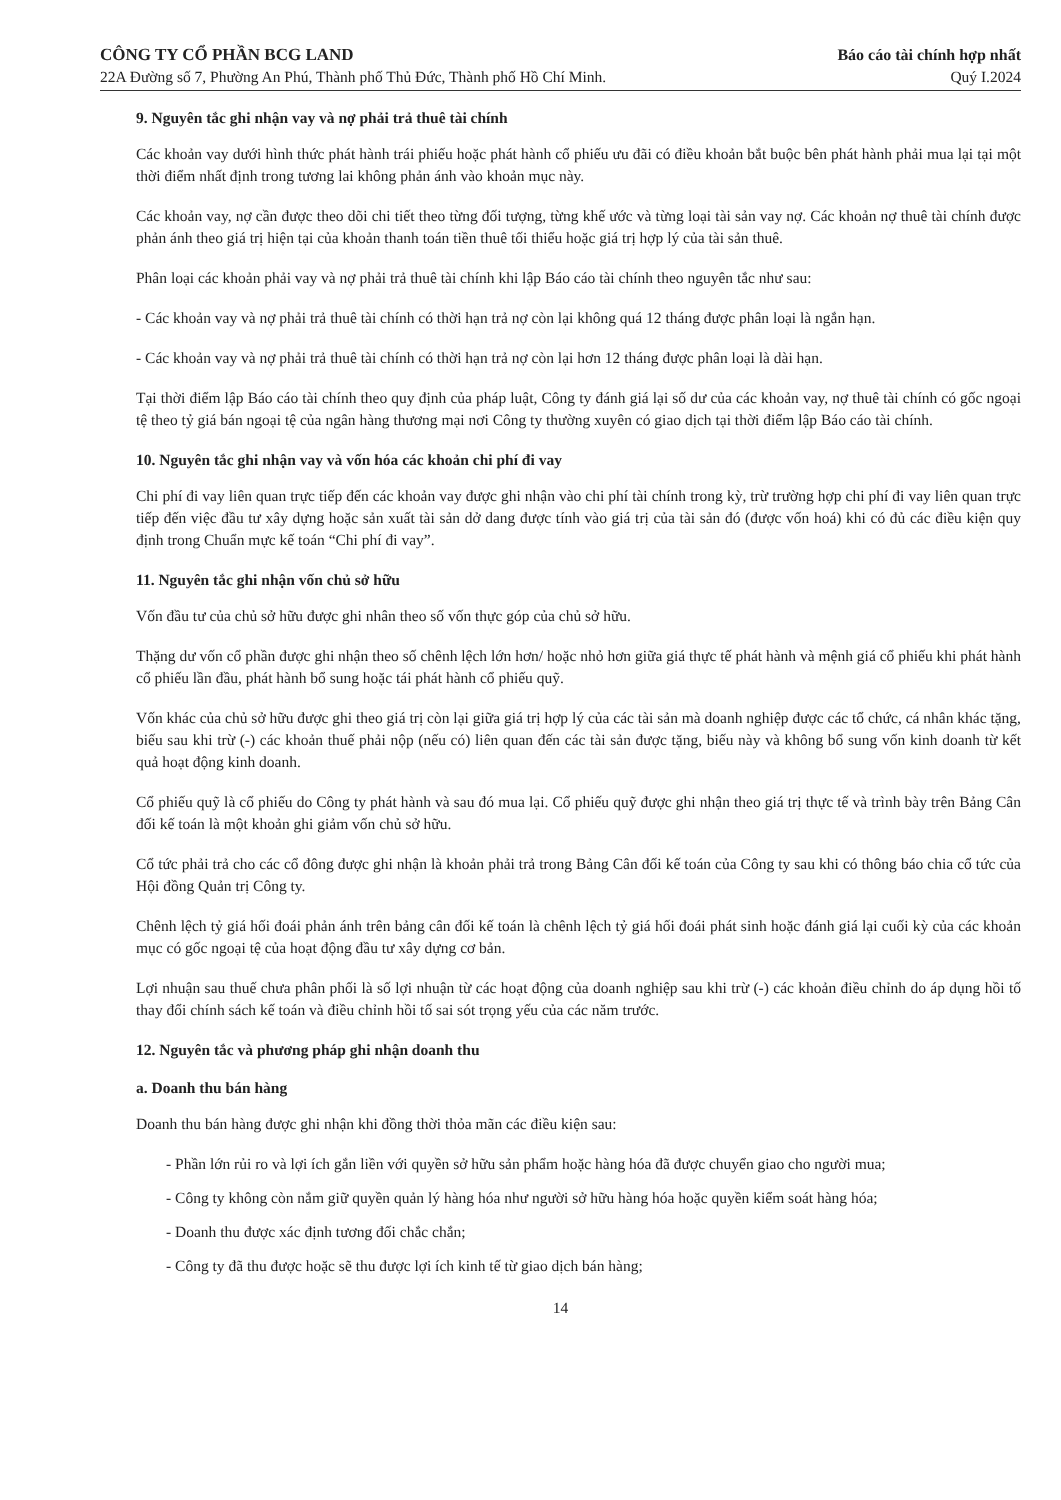CÔNG TY CỔ PHẦN BCG LAND
22A Đường số 7, Phường An Phú, Thành phố Thủ Đức, Thành phố Hồ Chí Minh.
Báo cáo tài chính hợp nhất
Quý I.2024
9. Nguyên tắc ghi nhận vay và nợ phải trả thuê tài chính
Các khoản vay dưới hình thức phát hành trái phiếu hoặc phát hành cổ phiếu ưu đãi có điều khoản bắt buộc bên phát hành phải mua lại tại một thời điểm nhất định trong tương lai không phản ánh vào khoản mục này.
Các khoản vay, nợ cần được theo dõi chi tiết theo từng đối tượng, từng khế ước và từng loại tài sản vay nợ. Các khoản nợ thuê tài chính được phản ánh theo giá trị hiện tại của khoản thanh toán tiền thuê tối thiểu hoặc giá trị hợp lý của tài sản thuê.
Phân loại các khoản phải vay và nợ phải trả thuê tài chính khi lập Báo cáo tài chính theo nguyên tắc như sau:
- Các khoản vay và nợ phải trả thuê tài chính có thời hạn trả nợ còn lại không quá 12 tháng được phân loại là ngắn hạn.
- Các khoản vay và nợ phải trả thuê tài chính có thời hạn trả nợ còn lại hơn 12 tháng được phân loại là dài hạn.
Tại thời điểm lập Báo cáo tài chính theo quy định của pháp luật, Công ty đánh giá lại số dư của các khoản vay, nợ thuê tài chính có gốc ngoại tệ theo tỷ giá bán ngoại tệ của ngân hàng thương mại nơi Công ty thường xuyên có giao dịch tại thời điểm lập Báo cáo tài chính.
10. Nguyên tắc ghi nhận vay và vốn hóa các khoản chi phí đi vay
Chi phí đi vay liên quan trực tiếp đến các khoản vay được ghi nhận vào chi phí tài chính trong kỳ, trừ trường hợp chi phí đi vay liên quan trực tiếp đến việc đầu tư xây dựng hoặc sản xuất tài sản dở dang được tính vào giá trị của tài sản đó (được vốn hoá) khi có đủ các điều kiện quy định trong Chuẩn mực kế toán “Chi phí đi vay”.
11. Nguyên tắc ghi nhận vốn chủ sở hữu
Vốn đầu tư của chủ sở hữu được ghi nhân theo số vốn thực góp của chủ sở hữu.
Thặng dư vốn cổ phần được ghi nhận theo số chênh lệch lớn hơn/ hoặc nhỏ hơn giữa giá thực tế phát hành và mệnh giá cổ phiếu khi phát hành cổ phiếu lần đầu, phát hành bổ sung hoặc tái phát hành cổ phiếu quỹ.
Vốn khác của chủ sở hữu được ghi theo giá trị còn lại giữa giá trị hợp lý của các tài sản mà doanh nghiệp được các tổ chức, cá nhân khác tặng, biếu sau khi trừ (-) các khoản thuế phải nộp (nếu có) liên quan đến các tài sản được tặng, biếu này và không bổ sung vốn kinh doanh từ kết quả hoạt động kinh doanh.
Cổ phiếu quỹ là cổ phiếu do Công ty phát hành và sau đó mua lại. Cổ phiếu quỹ được ghi nhận theo giá trị thực tế và trình bày trên Bảng Cân đối kế toán là một khoản ghi giảm vốn chủ sở hữu.
Cổ tức phải trả cho các cổ đông được ghi nhận là khoản phải trả trong Bảng Cân đối kế toán của Công ty sau khi có thông báo chia cổ tức của Hội đồng Quản trị Công ty.
Chênh lệch tỷ giá hối đoái phản ánh trên bảng cân đối kế toán là chênh lệch tỷ giá hối đoái phát sinh hoặc đánh giá lại cuối kỳ của các khoản mục có gốc ngoại tệ của hoạt động đầu tư xây dựng cơ bản.
Lợi nhuận sau thuế chưa phân phối là số lợi nhuận từ các hoạt động của doanh nghiệp sau khi trừ (-) các khoản điều chỉnh do áp dụng hồi tố thay đổi chính sách kế toán và điều chỉnh hồi tố sai sót trọng yếu của các năm trước.
12. Nguyên tắc và phương pháp ghi nhận doanh thu
a. Doanh thu bán hàng
Doanh thu bán hàng được ghi nhận khi đồng thời thỏa mãn các điều kiện sau:
- Phần lớn rủi ro và lợi ích gắn liền với quyền sở hữu sản phẩm hoặc hàng hóa đã được chuyển giao cho người mua;
- Công ty không còn nắm giữ quyền quản lý hàng hóa như người sở hữu hàng hóa hoặc quyền kiểm soát hàng hóa;
- Doanh thu được xác định tương đối chắc chắn;
- Công ty đã thu được hoặc sẽ thu được lợi ích kinh tế từ giao dịch bán hàng;
14